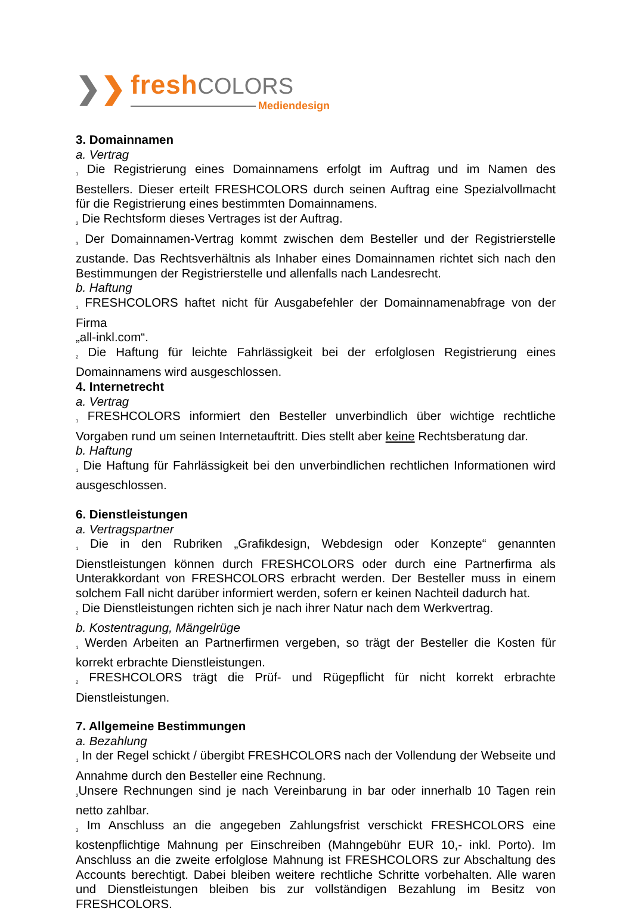❯ ❯
fresh COLORS
Mediendesign
3. Domainnamen
a. Vertrag
<sup>1</sup> Die Registrierung eines Domainnamens erfolgt im Auftrag und im Namen des Bestellers. Dieser erteilt FRESHCOLORS durch seinen Auftrag eine Spezialvollmacht für die Registrierung eines bestimmten Domainnamens.
<sup>2</sup> Die Rechtsform dieses Vertrages ist der Auftrag.
<sup>3</sup> Der Domainnamen-Vertrag kommt zwischen dem Besteller und der Registrierstelle zustande. Das Rechtsverhältnis als Inhaber eines Domainnamen richtet sich nach den Bestimmungen der Registrierstelle und allenfalls nach Landesrecht.
b. Haftung
<sup>1</sup> FRESHCOLORS haftet nicht für Ausgabefehler der Domainnamenabfrage von der Firma
„all-inkl.com“.
<sup>2</sup> Die Haftung für leichte Fahrlässigkeit bei der erfolglosen Registrierung eines Domainnamens wird ausgeschlossen.
4. Internetrecht
a. Vertrag
<sup>1</sup> FRESHCOLORS informiert den Besteller unverbindlich über wichtige rechtliche Vorgaben rund um seinen Internetauftritt. Dies stellt aber keine Rechtsberatung dar.
b. Haftung
<sup>1</sup> Die Haftung für Fahrlässigkeit bei den unverbindlichen rechtlichen Informationen wird ausgeschlossen.
6. Dienstleistungen
a. Vertragspartner
<sup>1</sup> Die in den Rubriken „Grafikdesign, Webdesign oder Konzepte“ genannten Dienstleistungen können durch FRESHCOLORS oder durch eine Partnerfirma als Unterakkordant von FRESHCOLORS erbracht werden. Der Besteller muss in einem solchem Fall nicht darüber informiert werden, sofern er keinen Nachteil dadurch hat.
<sup>2</sup> Die Dienstleistungen richten sich je nach ihrer Natur nach dem Werkvertrag.
b. Kostentragung, Mängelrüge
<sup>1</sup> Werden Arbeiten an Partnerfirmen vergeben, so trägt der Besteller die Kosten für korrekt erbrachte Dienstleistungen.
<sup>2</sup> FRESHCOLORS trägt die Prüf- und Rügepflicht für nicht korrekt erbrachte Dienstleistungen.
7. Allgemeine Bestimmungen
a. Bezahlung
<sup>1</sup> In der Regel schickt / übergibt FRESHCOLORS nach der Vollendung der Webseite und Annahme durch den Besteller eine Rechnung.
<sup>2</sup> Unsere Rechnungen sind je nach Vereinbarung in bar oder innerhalb 10 Tagen rein netto zahlbar.
<sup>3</sup> Im Anschluss an die angegeben Zahlungsfrist verschickt FRESHCOLORS eine kostenpflichtige Mahnung per Einschreiben (Mahngebühr EUR 10,- inkl. Porto). Im Anschluss an die zweite erfolglose Mahnung ist FRESHCOLORS zur Abschaltung des Accounts berechtigt. Dabei bleiben weitere rechtliche Schritte vorbehalten. Alle waren und Dienstleistungen bleiben bis zur vollständigen Bezahlung im Besitz von FRESHCOLORS.